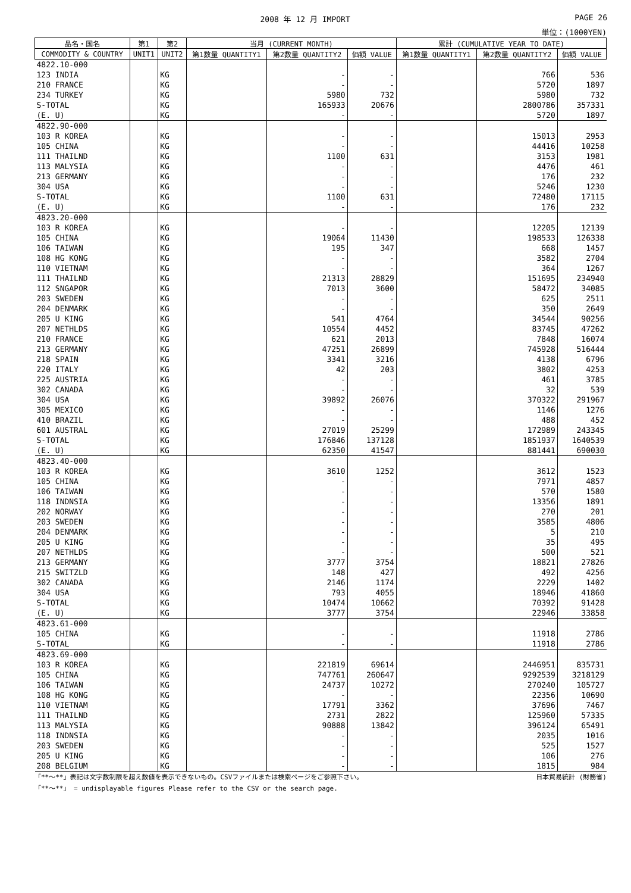2008 年 12 月 IMPORT PAGE 26
単位：(1000YEN)
| 品名・国名 | 第1 | 第2 | 当月 (CURRENT MONTH) | | | 累計 (CUMULATIVE YEAR TO DATE) | | |
| --- | --- | --- | --- | --- | --- | --- | --- | --- |
| COMMODITY & COUNTRY | UNIT1 | UNIT2 | 第1数量 QUANTITY1 | 第2数量 QUANTITY2 | 価額 VALUE | 第1数量 QUANTITY1 | 第2数量 QUANTITY2 | 価額 VALUE |
| 4822.10-000 | | | | | | | | |
| 123 INDIA | | KG | | - | - | | 766 | 536 |
| 210 FRANCE | | KG | | - | - | | 5720 | 1897 |
| 234 TURKEY | | KG | | 5980 | 732 | | 5980 | 732 |
| S-TOTAL | | KG | | 165933 | 20676 | | 2800786 | 357331 |
| (E. U) | | KG | | - | - | | 5720 | 1897 |
| 4822.90-000 | | | | | | | | |
| 103 R KOREA | | KG | | - | - | | 15013 | 2953 |
| 105 CHINA | | KG | | - | - | | 44416 | 10258 |
| 111 THAILND | | KG | | 1100 | 631 | | 3153 | 1981 |
| 113 MALYSIA | | KG | | - | - | | 4476 | 461 |
| 213 GERMANY | | KG | | - | - | | 176 | 232 |
| 304 USA | | KG | | - | - | | 5246 | 1230 |
| S-TOTAL | | KG | | 1100 | 631 | | 72480 | 17115 |
| (E. U) | | KG | | - | - | | 176 | 232 |
| 4823.20-000 | | | | | | | | |
| 103 R KOREA | | KG | | - | - | | 12205 | 12139 |
| 105 CHINA | | KG | | 19064 | 11430 | | 198533 | 126338 |
| 106 TAIWAN | | KG | | 195 | 347 | | 668 | 1457 |
| 108 HG KONG | | KG | | - | - | | 3582 | 2704 |
| 110 VIETNAM | | KG | | - | - | | 364 | 1267 |
| 111 THAILND | | KG | | 21313 | 28829 | | 151695 | 234940 |
| 112 SNGAPOR | | KG | | 7013 | 3600 | | 58472 | 34085 |
| 203 SWEDEN | | KG | | - | - | | 625 | 2511 |
| 204 DENMARK | | KG | | - | - | | 350 | 2649 |
| 205 U KING | | KG | | 541 | 4764 | | 34544 | 90256 |
| 207 NETHLDS | | KG | | 10554 | 4452 | | 83745 | 47262 |
| 210 FRANCE | | KG | | 621 | 2013 | | 7848 | 16074 |
| 213 GERMANY | | KG | | 47251 | 26899 | | 745928 | 516444 |
| 218 SPAIN | | KG | | 3341 | 3216 | | 4138 | 6796 |
| 220 ITALY | | KG | | 42 | 203 | | 3802 | 4253 |
| 225 AUSTRIA | | KG | | - | - | | 461 | 3785 |
| 302 CANADA | | KG | | - | - | | 32 | 539 |
| 304 USA | | KG | | 39892 | 26076 | | 370322 | 291967 |
| 305 MEXICO | | KG | | - | - | | 1146 | 1276 |
| 410 BRAZIL | | KG | | - | - | | 488 | 452 |
| 601 AUSTRAL | | KG | | 27019 | 25299 | | 172989 | 243345 |
| S-TOTAL | | KG | | 176846 | 137128 | | 1851937 | 1640539 |
| (E. U) | | KG | | 62350 | 41547 | | 881441 | 690030 |
| 4823.40-000 | | | | | | | | |
| 103 R KOREA | | KG | | 3610 | 1252 | | 3612 | 1523 |
| 105 CHINA | | KG | | - | - | | 7971 | 4857 |
| 106 TAIWAN | | KG | | - | - | | 570 | 1580 |
| 118 INDNSIA | | KG | | - | - | | 13356 | 1891 |
| 202 NORWAY | | KG | | - | - | | 270 | 201 |
| 203 SWEDEN | | KG | | - | - | | 3585 | 4806 |
| 204 DENMARK | | KG | | - | - | | 5 | 210 |
| 205 U KING | | KG | | - | - | | 35 | 495 |
| 207 NETHLDS | | KG | | - | - | | 500 | 521 |
| 213 GERMANY | | KG | | 3777 | 3754 | | 18821 | 27826 |
| 215 SWITZLD | | KG | | 148 | 427 | | 492 | 4256 |
| 302 CANADA | | KG | | 2146 | 1174 | | 2229 | 1402 |
| 304 USA | | KG | | 793 | 4055 | | 18946 | 41860 |
| S-TOTAL | | KG | | 10474 | 10662 | | 70392 | 91428 |
| (E. U) | | KG | | 3777 | 3754 | | 22946 | 33858 |
| 4823.61-000 | | | | | | | | |
| 105 CHINA | | KG | | - | - | | 11918 | 2786 |
| S-TOTAL | | KG | | - | - | | 11918 | 2786 |
| 4823.69-000 | | | | | | | | |
| 103 R KOREA | | KG | | 221819 | 69614 | | 2446951 | 835731 |
| 105 CHINA | | KG | | 747761 | 260647 | | 9292539 | 3218129 |
| 106 TAIWAN | | KG | | 24737 | 10272 | | 270240 | 105727 |
| 108 HG KONG | | KG | | - | - | | 22356 | 10690 |
| 110 VIETNAM | | KG | | 17791 | 3362 | | 37696 | 7467 |
| 111 THAILND | | KG | | 2731 | 2822 | | 125960 | 57335 |
| 113 MALYSIA | | KG | | 90888 | 13842 | | 396124 | 65491 |
| 118 INDNSIA | | KG | | - | - | | 2035 | 1016 |
| 203 SWEDEN | | KG | | - | - | | 525 | 1527 |
| 205 U KING | | KG | | - | - | | 106 | 276 |
| 208 BELGIUM | | KG | | - | - | | 1815 | 984 |
「**～**」表記は文字数制限を超え数値を表示できないもの。CSVファイルまたは検索ページをご参照下さい。 日本貿易統計 (財務省)
「**～**」 = undisplayable figures Please refer to the CSV or the search page.